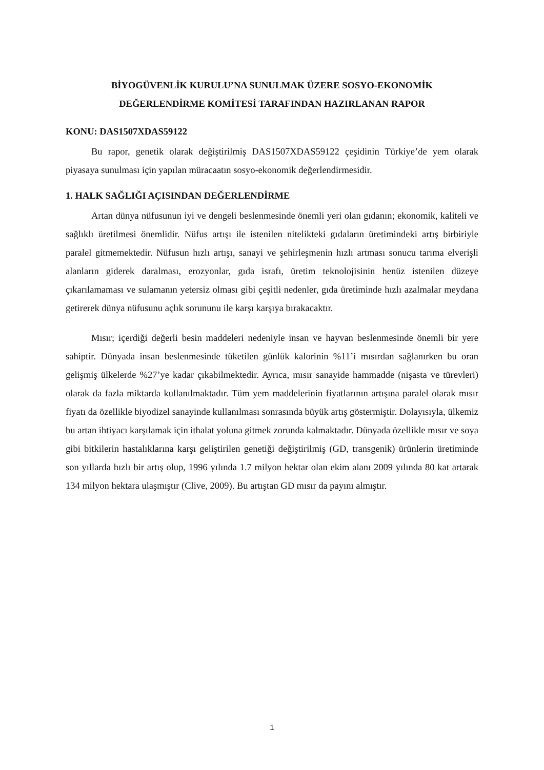BİYOGÜVENLİK KURULU’NA SUNULMAK ÜZERE SOSYO-EKONOMİK
DEĞERLENDİRME KOMİTESİ TARAFINDAN HAZIRLANAN RAPOR
KONU: DAS1507XDAS59122
Bu rapor, genetik olarak değiştirilmiş DAS1507XDAS59122 çeşidinin Türkiye’de yem olarak piyasaya sunulması için yapılan müracaatın sosyo-ekonomik değerlendirmesidir.
1. HALK SAĞLIĞI AÇISINDAN DEĞERLENDİRME
Artan dünya nüfusunun iyi ve dengeli beslenmesinde önemli yeri olan gıdanın; ekonomik, kaliteli ve sağlıklı üretilmesi önemlidir. Nüfus artışı ile istenilen nitelikteki gıdaların üretimindeki artış birbiriyle paralel gitmemektedir. Nüfusun hızlı artışı, sanayi ve şehirleşmenin hızlı artması sonucu tarıma elverişli alanların giderek daralması, erozyonlar, gıda israfı, üretim teknolojisinin henüz istenilen düzeye çıkarılamaması ve sulamanın yetersiz olması gibi çeşitli nedenler, gıda üretiminde hızlı azalmalar meydana getirerek dünya nüfusunu açlık sorununu ile karşı karşıya bırakacaktır.
Mısır; içerdiği değerli besin maddeleri nedeniyle insan ve hayvan beslenmesinde önemli bir yere sahiptir. Dünyada insan beslenmesinde tüketilen günlük kalorinin %11’i mısırdan sağlanırken bu oran gelişmiş ülkelerde %27’ye kadar çıkabilmektedir. Ayrıca, mısır sanayide hammadde (nişasta ve türevleri) olarak da fazla miktarda kullanılmaktadır. Tüm yem maddelerinin fiyatlarının artışına paralel olarak mısır fiyatı da özellikle biyodizel sanayinde kullanılması sonrasında büyük artış göstermiştir. Dolayısıyla, ülkemiz bu artan ihtiyacı karşılamak için ithalat yoluna gitmek zorunda kalmaktadır. Dünyada özellikle mısır ve soya gibi bitkilerin hastalıklarına karşı geliştirilen genetiği değiştirilmiş (GD, transgenik) ürünlerin üretiminde son yıllarda hızlı bir artış olup, 1996 yılında 1.7 milyon hektar olan ekim alanı 2009 yılında 80 kat artarak 134 milyon hektara ulaşmıştır (Clive, 2009). Bu artıştan GD mısır da payını almıştır.
1